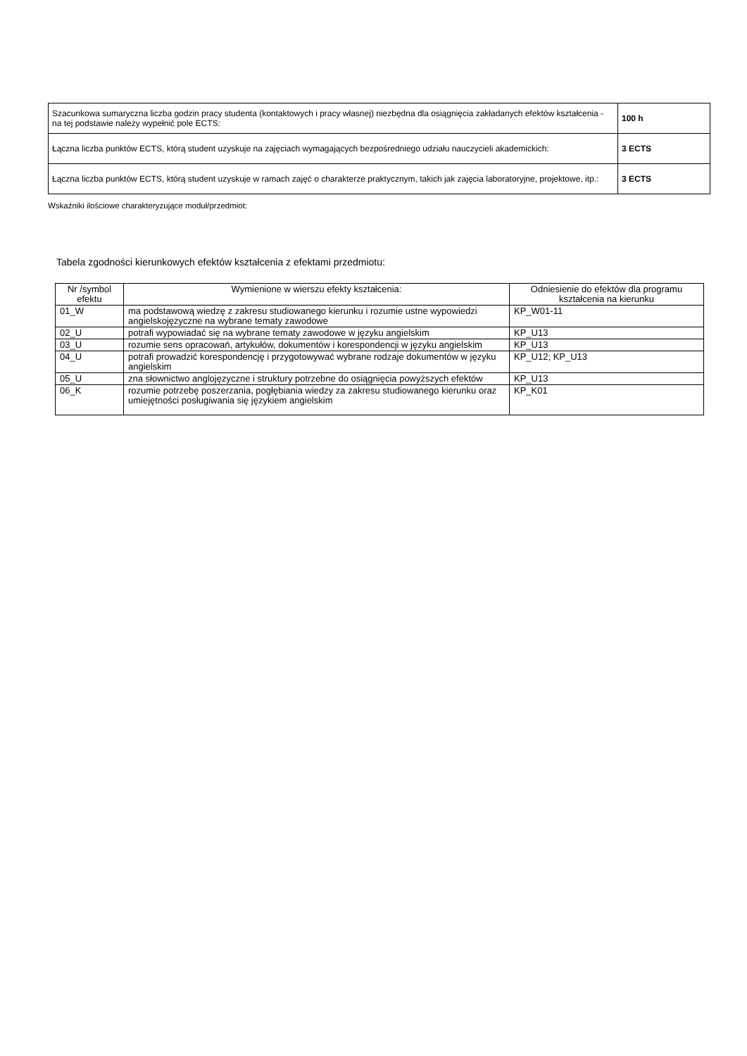| Szacunkowa sumaryczna liczba godzin pracy studenta (kontaktowych i pracy własnej) niezbędna dla osiągnięcia zakładanych efektów kształcenia - na tej podstawie należy wypełnić pole ECTS: | 100 h |
| Łączna liczba punktów ECTS, którą student uzyskuje na zajęciach wymagających bezpośredniego udziału nauczycieli akademickich: | 3 ECTS |
| Łączna liczba punktów ECTS, którą student uzyskuje w ramach zajęć o charakterze praktycznym, takich jak zajęcia laboratoryjne, projektowe, itp.: | 3 ECTS |
Wskaźniki ilościowe charakteryzujące moduł/przedmiot:
Tabela zgodności kierunkowych efektów kształcenia z efektami przedmiotu:
| Nr /symbol efektu | Wymienione w wierszu efekty kształcenia: | Odniesienie do efektów dla programu kształcenia na kierunku |
| --- | --- | --- |
| 01_W | ma podstawową wiedzę z zakresu studiowanego kierunku i rozumie ustne wypowiedzi angielskojęzyczne na wybrane tematy zawodowe | KP_W01-11 |
| 02_U | potrafi wypowiadać się na wybrane tematy zawodowe w języku angielskim | KP_U13 |
| 03_U | rozumie sens opracowań, artykułów, dokumentów i korespondencji w języku angielskim | KP_U13 |
| 04_U | potrafi prowadzić korespondencję i przygotowywać wybrane rodzaje dokumentów w języku angielskim | KP_U12; KP_U13 |
| 05_U | zna słownictwo anglojęzyczne i struktury potrzebne do osiągnięcia powyższych efektów | KP_U13 |
| 06_K | rozumie potrzebę poszerzania, pogłębiania wiedzy za zakresu studiowanego kierunku oraz umiejętności posługiwania się językiem angielskim | KP_K01 |